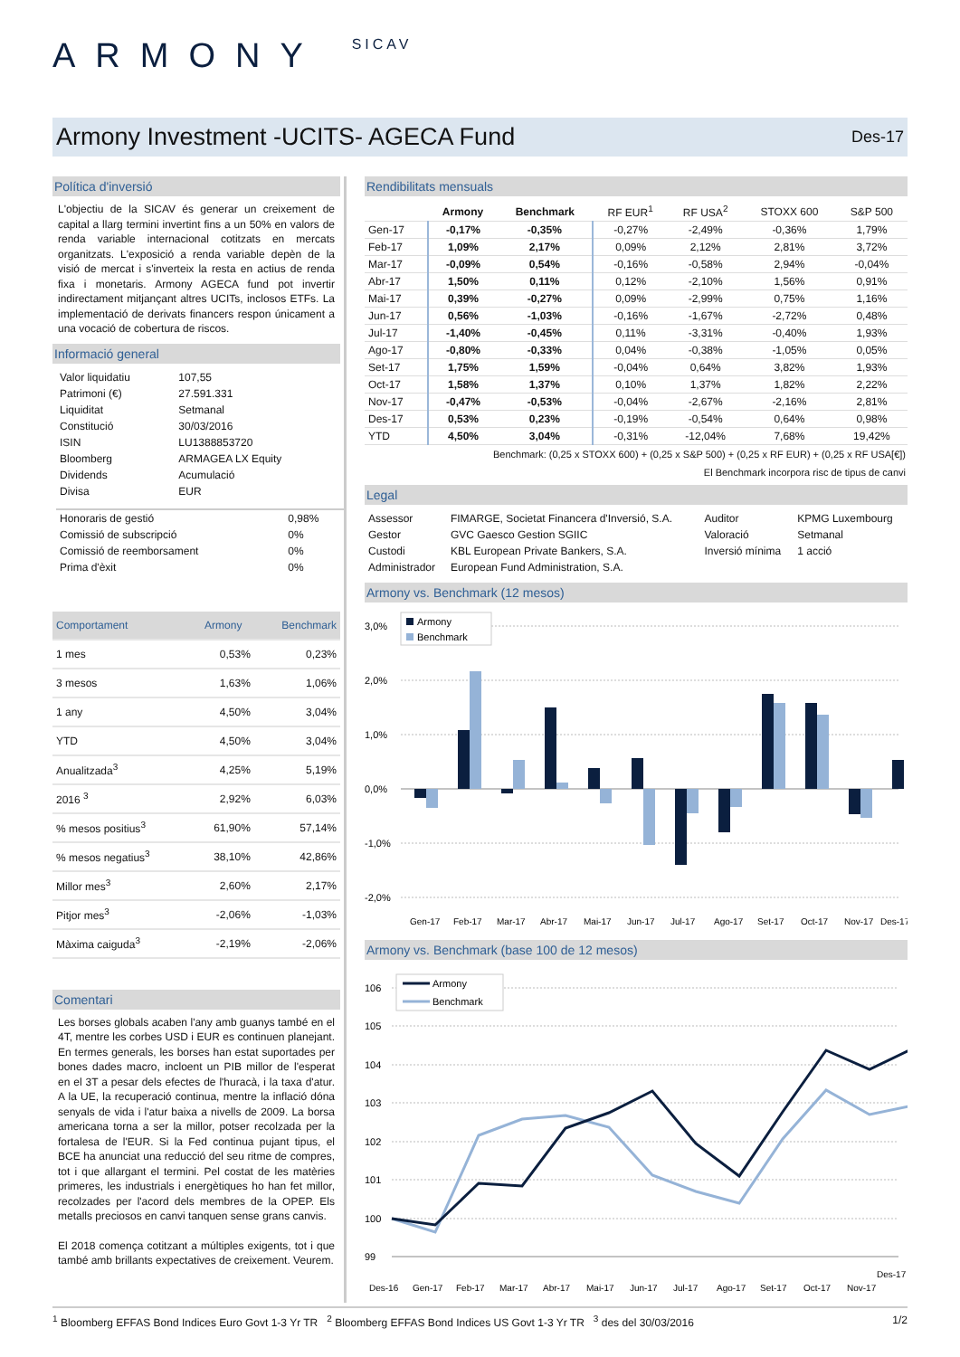ARMONY SICAV
Armony Investment -UCITS- AGECA Fund
Des-17
Política d'inversió
L'objectiu de la SICAV és generar un creixement de capital a llarg termini invertint fins a un 50% en valors de renda variable internacional cotitzats en mercats organitzats. L'exposició a renda variable depèn de la visió de mercat i s'inverteix la resta en actius de renda fixa i monetaris. Armony AGECA fund pot invertir indirectament mitjançant altres UCITs, inclosos ETFs. La implementació de derivats financers respon únicament a una vocació de cobertura de riscos.
Informació general
| Valor liquidatiu | 107,55 |
| Patrimoni (€) | 27.591.331 |
| Liquiditat | Setmanal |
| Constitució | 30/03/2016 |
| ISIN | LU1388853720 |
| Bloomberg | ARMAGEA LX Equity |
| Dividends | Acumulació |
| Divisa | EUR |
| Honoraris de gestió | 0,98% |
| Comissió de subscripció | 0% |
| Comissió de reemborsament | 0% |
| Prima d'èxit | 0% |
| Comportament | Armony | Benchmark |
| 1 mes | 0,53% | 0,23% |
| 3 mesos | 1,63% | 1,06% |
| 1 any | 4,50% | 3,04% |
| YTD | 4,50% | 3,04% |
| Anualitzada<sup>3</sup> | 4,25% | 5,19% |
| 2016 <sup>3</sup> | 2,92% | 6,03% |
| % mesos positius<sup>3</sup> | 61,90% | 57,14% |
| % mesos negatius<sup>3</sup> | 38,10% | 42,86% |
| Millor mes<sup>3</sup> | 2,60% | 2,17% |
| Pitjor mes<sup>3</sup> | -2,06% | -1,03% |
| Màxima caiguda<sup>3</sup> | -2,19% | -2,06% |
Comentari
Les borses globals acaben l'any amb guanys també en el 4T, mentre les corbes USD i EUR es continuen planejant. En termes generals, les borses han estat suportades per bones dades macro, incloent un PIB millor de l'esperat en el 3T a pesar dels efectes de l'huracà, i la taxa d'atur. A la UE, la recuperació continua, mentre la inflació dóna senyals de vida i l'atur baixa a nivells de 2009. La borsa americana torna a ser la millor, potser recolzada per la fortalesa de l'EUR. Si la Fed continua pujant tipus, el BCE ha anunciat una reducció del seu ritme de compres, tot i que allargant el termini. Pel costat de les matèries primeres, les industrials i energètiques ho han fet millor, recolzades per l'acord dels membres de la OPEP. Els metalls preciosos en canvi tanquen sense grans canvis.
El 2018 comença cotitzant a múltiples exigents, tot i que també amb brillants expectatives de creixement. Veurem.
Rendibilitats mensuals
| | Armony | Benchmark | RF EUR<sup>1</sup> | RF USA<sup>2</sup> | STOXX 600 | S&P 500 |
| --- | --- | --- | --- | --- | --- | --- |
| Gen-17 | -0,17% | -0,35% | -0,27% | -2,49% | -0,36% | 1,79% |
| Feb-17 | 1,09% | 2,17% | 0,09% | 2,12% | 2,81% | 3,72% |
| Mar-17 | -0,09% | 0,54% | -0,16% | -0,58% | 2,94% | -0,04% |
| Abr-17 | 1,50% | 0,11% | 0,12% | -2,10% | 1,56% | 0,91% |
| Mai-17 | 0,39% | -0,27% | 0,09% | -2,99% | 0,75% | 1,16% |
| Jun-17 | 0,56% | -1,03% | -0,16% | -1,67% | -2,72% | 0,48% |
| Jul-17 | -1,40% | -0,45% | 0,11% | -3,31% | -0,40% | 1,93% |
| Ago-17 | -0,80% | -0,33% | 0,04% | -0,38% | -1,05% | 0,05% |
| Set-17 | 1,75% | 1,59% | -0,04% | 0,64% | 3,82% | 1,93% |
| Oct-17 | 1,58% | 1,37% | 0,10% | 1,37% | 1,82% | 2,22% |
| Nov-17 | -0,47% | -0,53% | -0,04% | -2,67% | -2,16% | 2,81% |
| Des-17 | 0,53% | 0,23% | -0,19% | -0,54% | 0,64% | 0,98% |
| YTD | 4,50% | 3,04% | -0,31% | -12,04% | 7,68% | 19,42% |
Benchmark: (0,25 x STOXX 600) + (0,25 x S&P 500) + (0,25 x RF EUR) + (0,25 x RF USA[€])
El Benchmark incorpora risc de tipus de canvi
Legal
| Assessor | FIMARGE, Societat Financera d'Inversió, S.A. | Auditor | KPMG Luxembourg |
| Gestor | GVC Gaesco Gestion SGIIC | Valoració | Setmanal |
| Custodi | KBL European Private Bankers, S.A. | Inversió mínima | 1 acció |
| Administrador | European Fund Administration, S.A. | | |
Armony vs. Benchmark (12 mesos)
3,0%
2,0%
1,0%
0,0%
-1,0%
-2,0%
Armony
Benchmark
Gen-17
Feb-17
Mar-17
Abr-17
Mai-17
Jun-17
Jul-17
Ago-17
Set-17
Oct-17
Nov-17
Des-17
Armony vs. Benchmark (base 100 de 12 mesos)
106
105
104
103
102
101
100
99
Armony
Benchmark
Des-16
Gen-17
Feb-17
Mar-17
Abr-17
Mai-17
Jun-17
Jul-17
Ago-17
Set-17
Oct-17
Nov-17
Des-17
<sup>1</sup> Bloomberg EFFAS Bond Indices Euro Govt 1-3 Yr TR <sup>2</sup> Bloomberg EFFAS Bond Indices US Govt 1-3 Yr TR <sup>3</sup> des del 30/03/2016 1/2